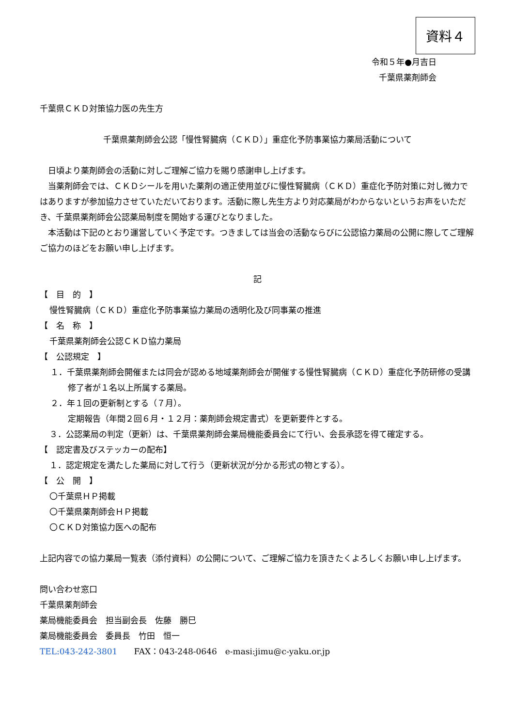資料４
令和５年●月吉日
千葉県薬剤師会
千葉県ＣＫＤ対策協力医の先生方
千葉県薬剤師会公認「慢性腎臓病（ＣＫＤ）」重症化予防事業協力薬局活動について
　日頃より薬剤師会の活動に対しご理解ご協力を賜り感謝申し上げます。
　当薬剤師会では、ＣＫＤシールを用いた薬剤の適正使用並びに慢性腎臓病（ＣＫＤ）重症化予防対策に対し微力ではありますが参加協力させていただいております。活動に際し先生方より対応薬局がわからないというお声をいただき、千葉県薬剤師会公認薬局制度を開始する運びとなりました。
　本活動は下記のとおり運営していく予定です。つきましては当会の活動ならびに公認協力薬局の公開に際してご理解ご協力のほどをお願い申し上げます。
記
【　目　的　】
慢性腎臓病（ＣＫＤ）重症化予防事業協力薬局の透明化及び同事業の推進
【　名　称　】
千葉県薬剤師会公認ＣＫＤ協力薬局
【　公認規定　】
１．千葉県薬剤師会開催または同会が認める地域薬剤師会が開催する慢性腎臓病（ＣＫＤ）重症化予防研修の受講修了者が１名以上所属する薬局。
２．年１回の更新制とする（７月）。
定期報告（年間２回６月・１２月：薬剤師会規定書式）を更新要件とする。
３．公認薬局の判定（更新）は、千葉県薬剤師会薬局機能委員会にて行い、会長承認を得て確定する。
【　認定書及びステッカーの配布】
１．認定規定を満たした薬局に対して行う（更新状況が分かる形式の物とする）。
【　公　開　】
〇千葉県ＨＰ掲載
〇千葉県薬剤師会ＨＰ掲載
〇ＣＫＤ対策協力医への配布
上記内容での協力薬局一覧表（添付資料）の公開について、ご理解ご協力を頂きたくよろしくお願い申し上げます。
問い合わせ窓口
千葉県薬剤師会
薬局機能委員会　担当副会長　佐藤　勝巳
薬局機能委員会　委員長　竹田　恒一
TEL:043-242-3801　　FAX：043-248-0646　e-masi:jimu@c-yaku.or.jp